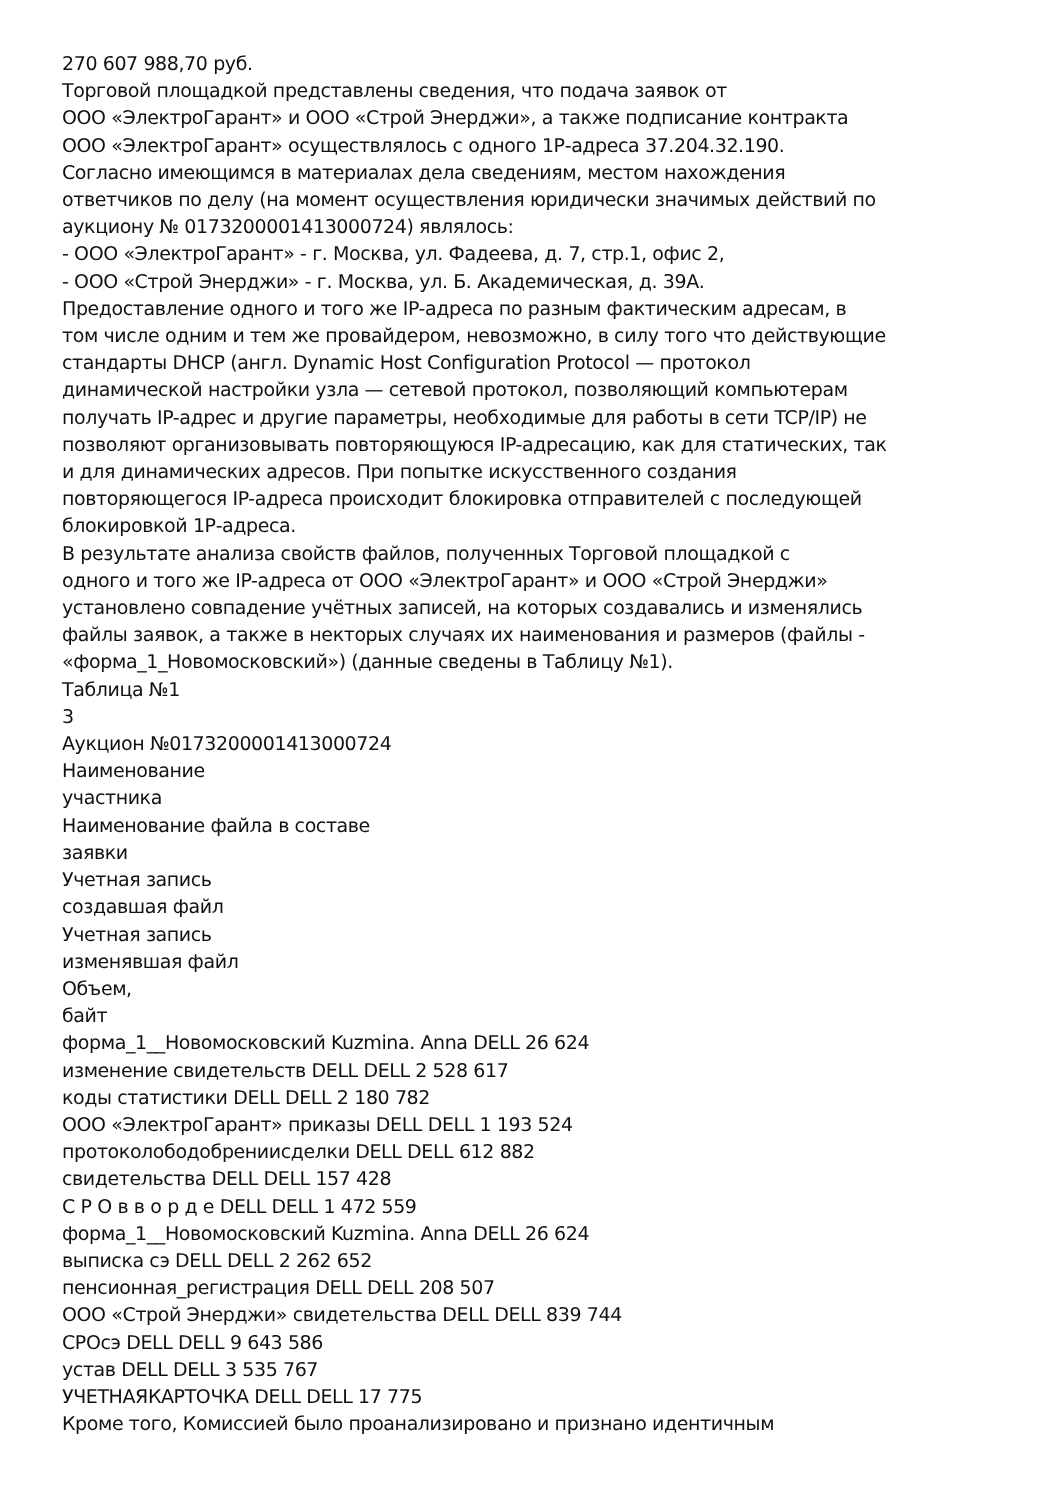270 607 988,70 руб.
Торговой площадкой представлены сведения, что подача заявок от
ООО «ЭлектроГарант» и ООО «Строй Энерджи», а также подписание контракта
ООО «ЭлектроГарант» осуществлялось с одного 1Р-адреса 37.204.32.190.
Согласно имеющимся в материалах дела сведениям, местом нахождения
ответчиков по делу (на момент осуществления юридически значимых действий по
аукциону № 0173200001413000724) являлось:
- ООО «ЭлектроГарант» - г. Москва, ул. Фадеева, д. 7, стр.1, офис 2,
- ООО «Строй Энерджи» - г. Москва, ул. Б. Академическая, д. 39А.
Предоставление одного и того же IP-адреса по разным фактическим адресам, в
том числе одним и тем же провайдером, невозможно, в силу того что действующие
стандарты DHCP (англ. Dynamic Host Configuration Protocol — протокол
динамической настройки узла — сетевой протокол, позволяющий компьютерам
получать IP-адрес и другие параметры, необходимые для работы в сети TCP/IP) не
позволяют организовывать повторяющуюся IP-адресацию, как для статических, так
и для динамических адресов. При попытке искусственного создания
повторяющегося IP-адреса происходит блокировка отправителей с последующей
блокировкой 1Р-адреса.
В результате анализа свойств файлов, полученных Торговой площадкой с
одного и того же IP-адреса от ООО «ЭлектроГарант» и ООО «Строй Энерджи»
установлено совпадение учётных записей, на которых создавались и изменялись
файлы заявок, а также в некторых случаях их наименования и размеров (файлы -
«форма_1_Новомосковский») (данные сведены в Таблицу №1).
Таблица №1
3
Аукцион №0173200001413000724
Наименование
участника
Наименование файла в составе
заявки
Учетная запись
создавшая файл
Учетная запись
изменявшая файл
Объем,
байт
форма_1__Новомосковский Kuzmina. Anna DELL 26 624
изменение свидетельств DELL DELL 2 528 617
коды статистики DELL DELL 2 180 782
ООО «ЭлектроГарант» приказы DELL DELL 1 193 524
протоколободобрениисделки DELL DELL 612 882
свидетельства DELL DELL 157 428
С Р О в в о р д е DELL DELL 1 472 559
форма_1__Новомосковский Kuzmina. Anna DELL 26 624
выписка сэ DELL DELL 2 262 652
пенсионная_регистрация DELL DELL 208 507
ООО «Строй Энерджи» свидетельства DELL DELL 839 744
СРОсэ DELL DELL 9 643 586
устав DELL DELL 3 535 767
УЧЕТНАЯКАРТОЧКА DELL DELL 17 775
Кроме того, Комиссией было проанализировано и признано идентичным